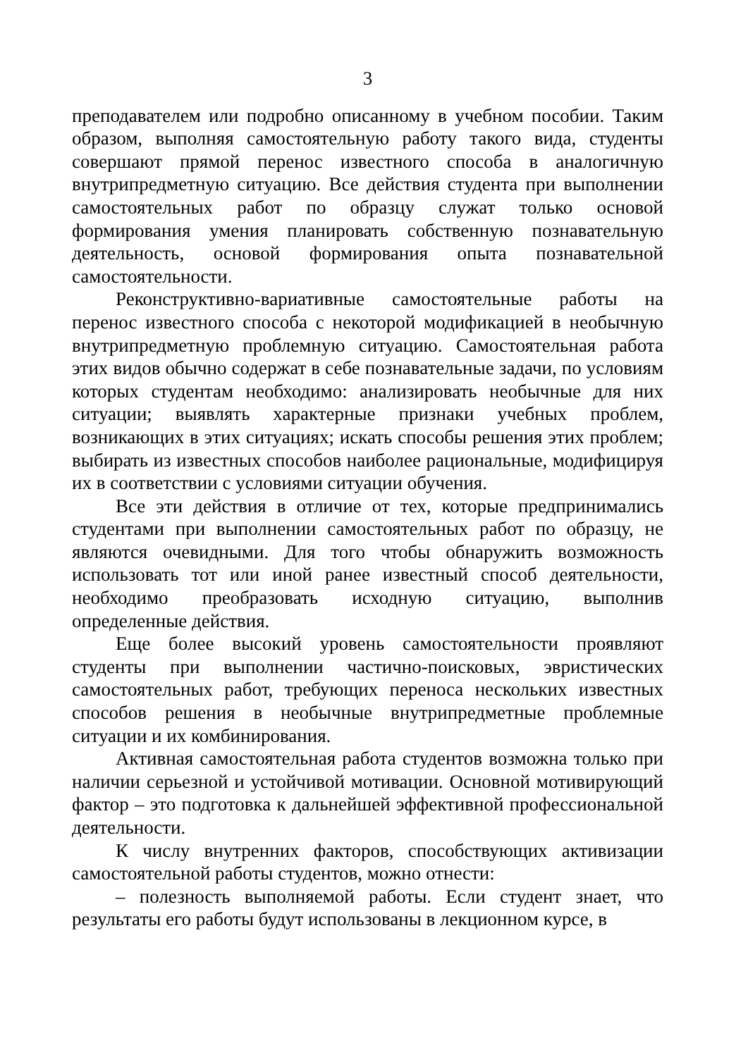3
преподавателем или подробно описанному в учебном пособии. Таким образом, выполняя самостоятельную работу такого вида, студенты совершают прямой перенос известного способа в аналогичную внутрипредметную ситуацию. Все действия студента при выполнении самостоятельных работ по образцу служат только основой формирования умения планировать собственную познавательную деятельность, основой формирования опыта познавательной самостоятельности.
Реконструктивно-вариативные самостоятельные работы на перенос известного способа с некоторой модификацией в необычную внутрипредметную проблемную ситуацию. Самостоятельная работа этих видов обычно содержат в себе познавательные задачи, по условиям которых студентам необходимо: анализировать необычные для них ситуации; выявлять характерные признаки учебных проблем, возникающих в этих ситуациях; искать способы решения этих проблем; выбирать из известных способов наиболее рациональные, модифицируя их в соответствии с условиями ситуации обучения.
Все эти действия в отличие от тех, которые предпринимались студентами при выполнении самостоятельных работ по образцу, не являются очевидными. Для того чтобы обнаружить возможность использовать тот или иной ранее известный способ деятельности, необходимо преобразовать исходную ситуацию, выполнив определенные действия.
Еще более высокий уровень самостоятельности проявляют студенты при выполнении частично-поисковых, эвристических самостоятельных работ, требующих переноса нескольких известных способов решения в необычные внутрипредметные проблемные ситуации и их комбинирования.
Активная самостоятельная работа студентов возможна только при наличии серьезной и устойчивой мотивации. Основной мотивирующий фактор – это подготовка к дальнейшей эффективной профессиональной деятельности.
К числу внутренних факторов, способствующих активизации самостоятельной работы студентов, можно отнести:
– полезность выполняемой работы. Если студент знает, что результаты его работы будут использованы в лекционном курсе, в